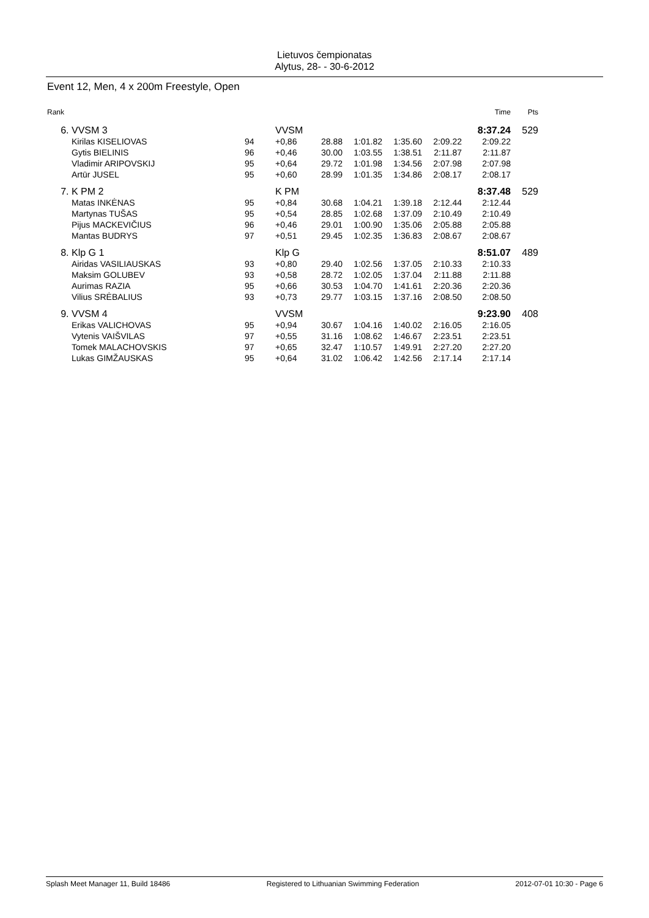Lietuvos čempionatas
Alytus, 28- - 30-6-2012
Event 12, Men, 4 x 200m Freestyle, Open
| Rank | | | | | | | | Time | Pts |
| --- | --- | --- | --- | --- | --- | --- | --- | --- | --- |
| 6. | VVSM 3 | | VVSM | | | | | 8:37.24 | 529 |
| | Kirilas KISELIOVAS | 94 | +0,86 | 28.88 | 1:01.82 | 1:35.60 | 2:09.22 | 2:09.22 | |
| | Gytis BIELINIS | 96 | +0,46 | 30.00 | 1:03.55 | 1:38.51 | 2:11.87 | 2:11.87 | |
| | Vladimir ARIPOVSKIJ | 95 | +0,64 | 29.72 | 1:01.98 | 1:34.56 | 2:07.98 | 2:07.98 | |
| | Artūr JUSEL | 95 | +0,60 | 28.99 | 1:01.35 | 1:34.86 | 2:08.17 | 2:08.17 | |
| 7. | K PM 2 | | K PM | | | | | 8:37.48 | 529 |
| | Matas INKĖNAS | 95 | +0,84 | 30.68 | 1:04.21 | 1:39.18 | 2:12.44 | 2:12.44 | |
| | Martynas TUŠAS | 95 | +0,54 | 28.85 | 1:02.68 | 1:37.09 | 2:10.49 | 2:10.49 | |
| | Pijus MACKEVIČIUS | 96 | +0,46 | 29.01 | 1:00.90 | 1:35.06 | 2:05.88 | 2:05.88 | |
| | Mantas BUDRYS | 97 | +0,51 | 29.45 | 1:02.35 | 1:36.83 | 2:08.67 | 2:08.67 | |
| 8. | Klp G 1 | | Klp G | | | | | 8:51.07 | 489 |
| | Airidas VASILIAUSKAS | 93 | +0,80 | 29.40 | 1:02.56 | 1:37.05 | 2:10.33 | 2:10.33 | |
| | Maksim GOLUBEV | 93 | +0,58 | 28.72 | 1:02.05 | 1:37.04 | 2:11.88 | 2:11.88 | |
| | Aurimas RAZIA | 95 | +0,66 | 30.53 | 1:04.70 | 1:41.61 | 2:20.36 | 2:20.36 | |
| | Vilius SRĖBALIUS | 93 | +0,73 | 29.77 | 1:03.15 | 1:37.16 | 2:08.50 | 2:08.50 | |
| 9. | VVSM 4 | | VVSM | | | | | 9:23.90 | 408 |
| | Erikas VALICHOVAS | 95 | +0,94 | 30.67 | 1:04.16 | 1:40.02 | 2:16.05 | 2:16.05 | |
| | Vytenis VAIŠVILAS | 97 | +0,55 | 31.16 | 1:08.62 | 1:46.67 | 2:23.51 | 2:23.51 | |
| | Tomek MALACHOVSKIS | 97 | +0,65 | 32.47 | 1:10.57 | 1:49.91 | 2:27.20 | 2:27.20 | |
| | Lukas GIMŽAUSKAS | 95 | +0,64 | 31.02 | 1:06.42 | 1:42.56 | 2:17.14 | 2:17.14 | |
Splash Meet Manager 11, Build 18486 Registered to Lithuanian Swimming Federation 2012-07-01 10:30 - Page 6